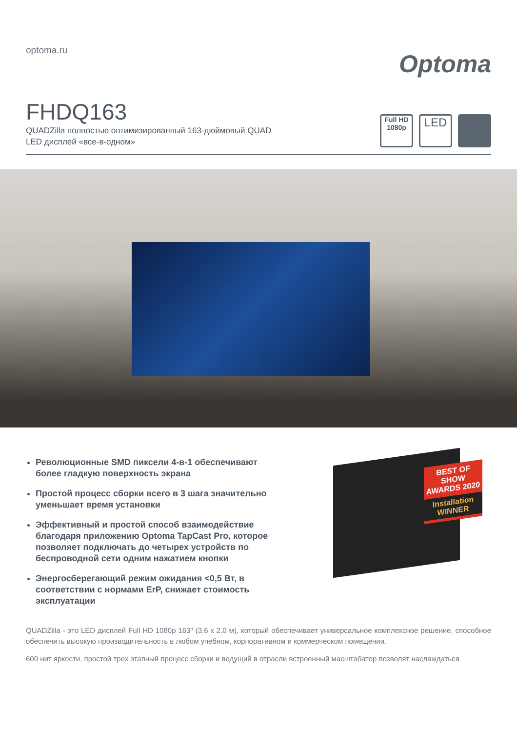optoma.ru
Optoma
FHDQ163
QUADZilla полностью оптимизированный 163-дюймовый QUAD
LED дисплей «все-в-одном»
Full HD
1080p
LED
Революционные SMD пиксели 4-в-1 обеспечивают более гладкую поверхность экрана
Простой процесс сборки всего в 3 шага значительно уменьшает время установки
Эффективный и простой способ взаимодействие благодаря приложению Optoma TapCast Pro, которое позволяет подключать до четырех устройств по беспроводной сети одним нажатием кнопки
Энергосберегающий режим ожидания <0,5 Вт, в соответствии с нормами ErP, снижает стоимость эксплуатации
BEST OF SHOW
AWARDS 2020
Installation
WINNER
QUADZilla - это LED дисплей Full HD 1080p 163" (3.6 x 2.0 м), который обеспечивает универсальное комплексное решение, способное обеспечить высокую производительность в любом учебном, корпоративном и коммерческом помещении.
600 нит яркости, простой трех этапный процесс сборки и ведущий в отрасли встроенный масштабатор позволят наслаждаться